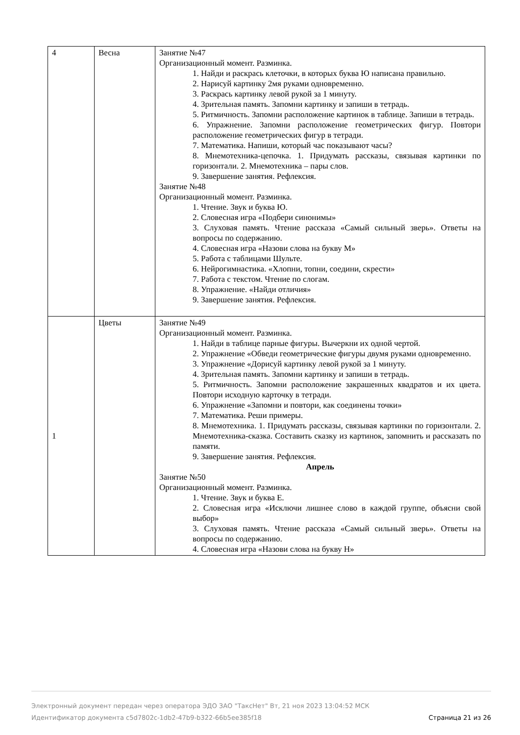| 4 | Весна | Занятие №47 Организационный момент. Разминка. 1. Найди и раскрась клеточки, в которых буква Ю написана правильно. 2. Нарисуй картинку 2мя руками одновременно. 3. Раскрась картинку левой рукой за 1 минуту. 4. Зрительная память. Запомни картинку и запиши в тетрадь. 5. Ритмичность. Запомни расположение картинок в таблице. Запиши в тетрадь. 6. Упражнение. Запомни расположение геометрических фигур. Повтори расположение геометрических фигур в тетради. 7. Математика. Напиши, который час показывают часы? 8. Мнемотехника-цепочка. 1. Придумать рассказы, связывая картинки по горизонтали. 2. Мнемотехника – пары слов. 9. Завершение занятия. Рефлексия. Занятие №48 Организационный момент. Разминка. 1. Чтение. Звук и буква Ю. 2. Словесная игра «Подбери синонимы» 3. Слуховая память. Чтение рассказа «Самый сильный зверь». Ответы на вопросы по содержанию. 4. Словесная игра «Назови слова на букву М» 5. Работа с таблицами Шульте. 6. Нейрогимнастика. «Хлопни, топни, соедини, скрести» 7. Работа с текстом. Чтение по слогам. 8. Упражнение. «Найди отличия» 9. Завершение занятия. Рефлексия. |
| 1 | Цветы | Занятие №49 Организационный момент. Разминка. 1. Найди в таблице парные фигуры. Вычеркни их одной чертой. 2. Упражнение «Обведи геометрические фигуры двумя руками одновременно. 3. Упражнение «Дорисуй картинку левой рукой за 1 минуту. 4. Зрительная память. Запомни картинку и запиши в тетрадь. 5. Ритмичность. Запомни расположение закрашенных квадратов и их цвета. Повтори исходную карточку в тетради. 6. Упражнение «Запомни и повтори, как соединены точки» 7. Математика. Реши примеры. 8. Мнемотехника. 1. Придумать рассказы, связывая картинки по горизонтали. 2. Мнемотехника-сказка. Составить сказку из картинок, запомнить и рассказать по памяти. 9. Завершение занятия. Рефлексия. Апрель Занятие №50 Организационный момент. Разминка. 1. Чтение. Звук и буква Е. 2. Словесная игра «Исключи лишнее слово в каждой группе, объясни свой выбор» 3. Слуховая память. Чтение рассказа «Самый сильный зверь». Ответы на вопросы по содержанию. 4. Словесная игра «Назови слова на букву Н» |
Электронный документ передан через оператора ЭДО ЗАО "ТаксНет" Вт, 21 ноя 2023 13:04:52 МСК
Страница 21 из 26 Идентификатор документа c5d7802c-1db2-47b9-b322-66b5ee385f18